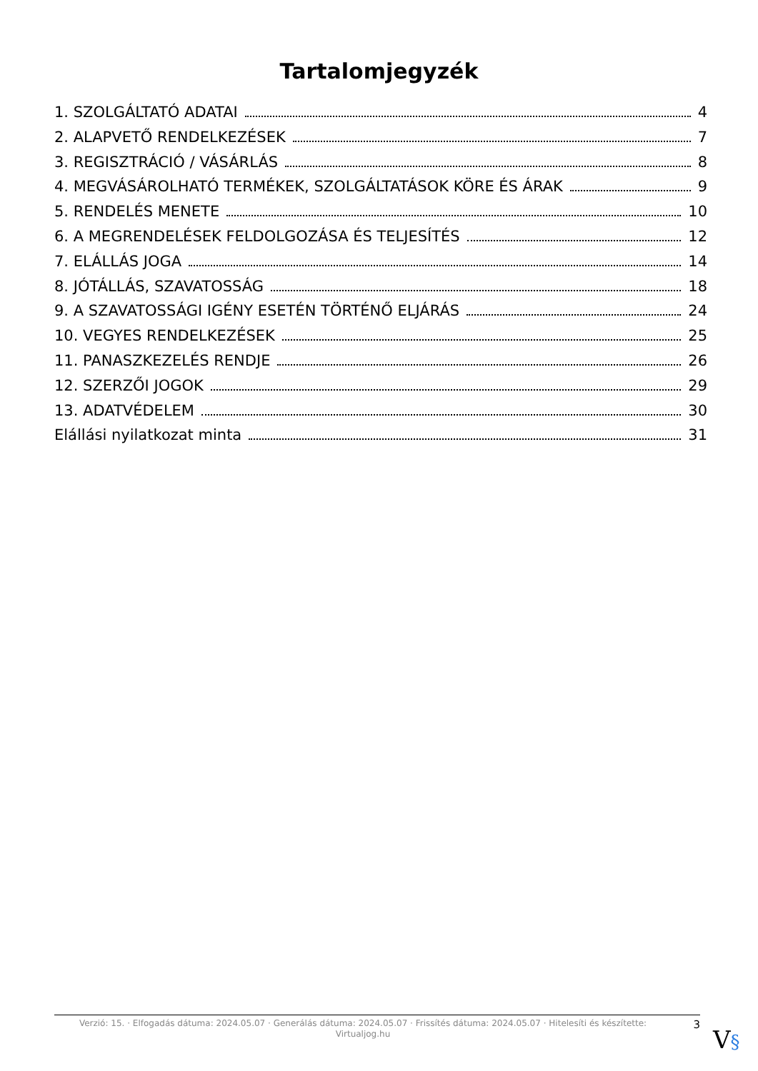Tartalomjegyzék
1. SZOLGÁLTATÓ ADATAI 4
2. ALAPVETŐ RENDELKEZÉSEK 7
3. REGISZTRÁCIÓ / VÁSÁRLÁS 8
4. MEGVÁSÁROLHATÓ TERMÉKEK, SZOLGÁLTATÁSOK KÖRE ÉS ÁRAK 9
5. RENDELÉS MENETE 10
6. A MEGRENDELÉSEK FELDOLGOZÁSA ÉS TELJESÍTÉS 12
7. ELÁLLÁS JOGA 14
8. JÓTÁLLÁS, SZAVATOSSÁG 18
9. A SZAVATOSSÁGI IGÉNY ESETÉN TÖRTÉNŐ ELJÁRÁS 24
10. VEGYES RENDELKEZÉSEK 25
11. PANASZKEZELÉS RENDJE 26
12. SZERZŐI JOGOK 29
13. ADATVÉDELEM 30
Elállási nyilatkozat minta 31
Verzió: 15. · Elfogadás dátuma: 2024.05.07 · Generálás dátuma: 2024.05.07 · Frissítés dátuma: 2024.05.07 · Hitelesíti és készítette: Virtualjog.hu
3
V§